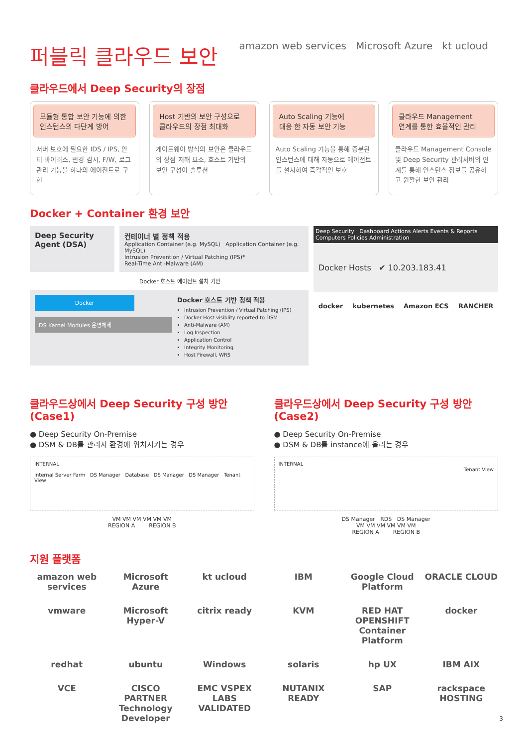퍼블릭 클라우드 보안
amazon web services Microsoft Azure kt ucloud
클라우드에서 Deep Security의 장점
모듈형 통합 보안 기능에 의한
인스턴스의 다단계 방어
서버 보호에 필요한 IDS / IPS, 안티 바이러스, 변경 감시, F/W, 로그 관리 기능을 하나의 에이전트로 구현
Host 기반의 보안 구성으로
클라우드의 장점 최대화
게이트웨이 방식의 보안은 클라우드의 장점 저해 요소, 호스트 기반의 보안 구성이 솔루션
Auto Scaling 기능에
대응 한 자동 보안 기능
Auto Scaling 기능을 통해 증분된 인스턴스에 대해 자동으로 에이전트를 설치하여 즉각적인 보호
클라우드 Management
연계를 통한 효율적인 관리
클라우드 Management Console 및 Deep Security 관리서버의 연계를 통해 인스턴스 정보를 공유하고 원활한 보안 관리
Docker + Container 환경 보안
Deep Security Agent (DSA)
컨테이너 별 정책 적용
Application Container (e.g. MySQL) Application Container (e.g. MySQL)
Intrusion Prevention / Virtual Patching (IPS)*
Real-Time Anti-Malware (AM)
Docker 호스트 에이전트 설치 기반
Docker
DS Kernel Modules 운영체제
Docker 호스트 기반 정책 적용
Intrusion Prevention / Virtual Patching (IPS)
Docker Host visiblity reported to DSM
Anti-Malware (AM)
Log Inspection
Application Control
Integrity Monitoring
Host Firewall, WRS
Deep Security Dashboard Actions Alerts Events & Reports Computers Policies Administration
Docker Hosts ✔ 10.203.183.41
docker kubernetes Amazon ECS RANCHER
클라우드상에서 Deep Security 구성 방안 (Case1)
● Deep Security On-Premise
● DSM & DB를 관리자 환경에 위치시키는 경우
INTERNAL
Internal Server Farm DS Manager Database DS Manager DS Manager Tenant View
VM VM VM VM VM VM
REGION A REGION B
클라우드상에서 Deep Security 구성 방안 (Case2)
● Deep Security On-Premise
● DSM & DB를 instance에 올리는 경우
INTERNAL
Tenant View
DS Manager RDS DS Manager
VM VM VM VM VM VM
REGION A REGION B
지원 플랫폼
amazon web services Microsoft Azure kt ucloud IBM Google Cloud Platform ORACLE CLOUD vmware Microsoft Hyper-V citrix ready KVM RED HAT OPENSHIFT Container Platform docker redhat ubuntu Windows solaris hp UX IBM AIX VCE CISCO PARTNER Technology Developer EMC VSPEX LABS VALIDATED NUTANIX READY SAP rackspace HOSTING
3